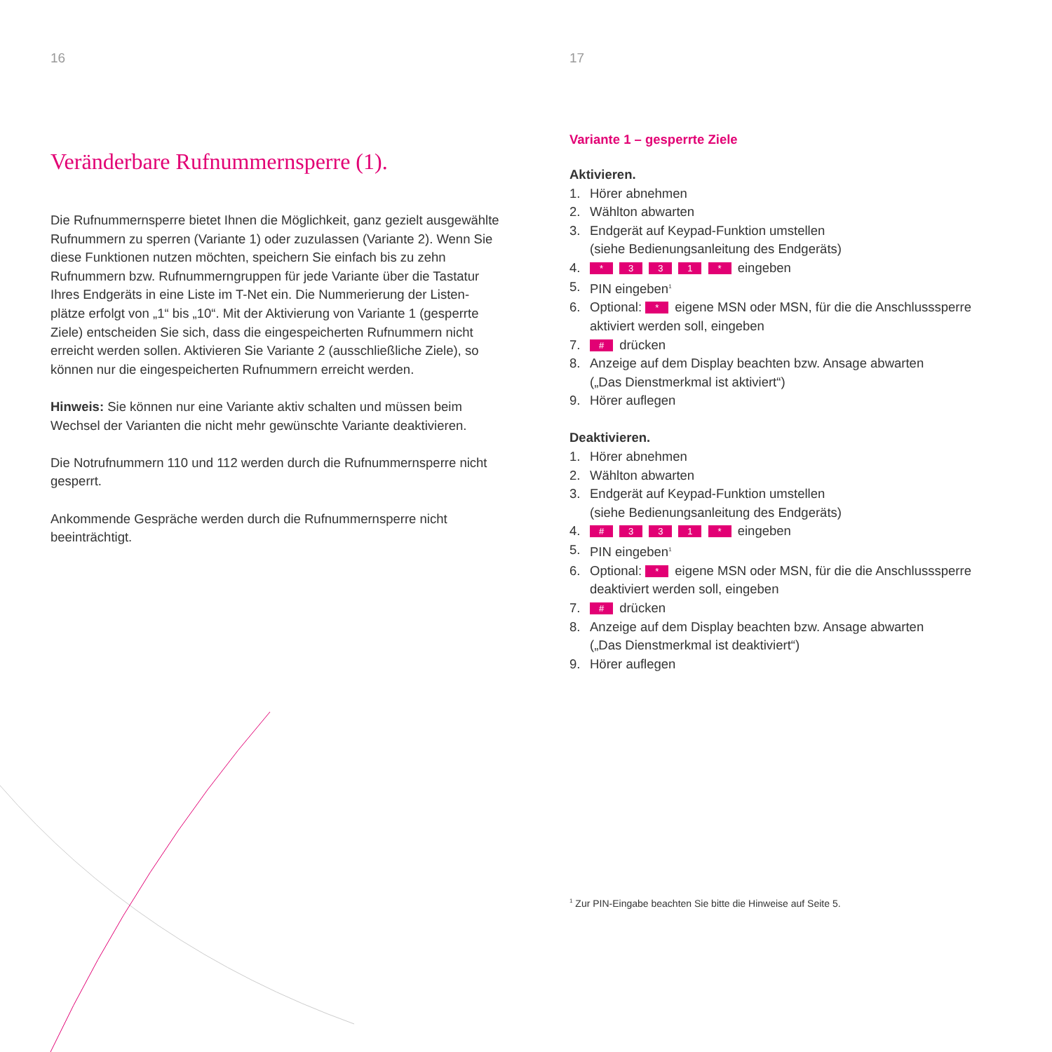16
Veränderbare Rufnummernsperre (1).
Die Rufnummernsperre bietet Ihnen die Möglichkeit, ganz gezielt ausgewähl­te Rufnummern zu sperren (Variante 1) oder zuzulassen (Variante 2). Wenn Sie diese Funktionen nutzen möchten, speichern Sie einfach bis zu zehn Rufnummern bzw. Rufnummerngruppen für jede Variante über die Tastatur Ihres Endgeräts in eine Liste im T-Net ein. Die Nummerierung der Listen­plätze erfolgt von „1“ bis „10“. Mit der Aktivierung von Variante 1 (gesperrte Ziele) entscheiden Sie sich, dass die eingespeicherten Rufnummern nicht erreicht werden sollen. Aktivieren Sie Variante 2 (ausschließliche Ziele), so können nur die eingespeicherten Rufnummern erreicht werden.
Hinweis: Sie können nur eine Variante aktiv schalten und müssen beim Wechsel der Varianten die nicht mehr gewünschte Variante deaktivieren.
Die Notrufnummern 110 und 112 werden durch die Rufnummernsperre nicht gesperrt.
Ankommende Gespräche werden durch die Rufnummernsperre nicht beeinträchtigt.
17
Variante 1 – gesperrte Ziele
Aktivieren.
1. Hörer abnehmen
2. Wählton abwarten
3. Endgerät auf Keypad-Funktion umstellen
(siehe Bedienungsanleitung des Endgeräts)
4. * 3 3 1 * eingeben
5. PIN eingeben<sup>1</sup>
6. Optional: * eigene MSN oder MSN, für die die Anschluss­sperre aktiviert werden soll, eingeben
7. # drücken
8. Anzeige auf dem Display beachten bzw. Ansage abwarten
(„Das Dienstmerkmal ist aktiviert“)
9. Hörer auflegen
Deaktivieren.
1. Hörer abnehmen
2. Wählton abwarten
3. Endgerät auf Keypad-Funktion umstellen
(siehe Bedienungsanleitung des Endgeräts)
4. # 3 3 1 * eingeben
5. PIN eingeben<sup>1</sup>
6. Optional: * eigene MSN oder MSN, für die die Anschluss­sperre deaktiviert werden soll, eingeben
7. # drücken
8. Anzeige auf dem Display beachten bzw. Ansage abwarten
(„Das Dienstmerkmal ist deaktiviert“)
9. Hörer auflegen
<sup>1</sup> Zur PIN-Eingabe beachten Sie bitte die Hinweise auf Seite 5.